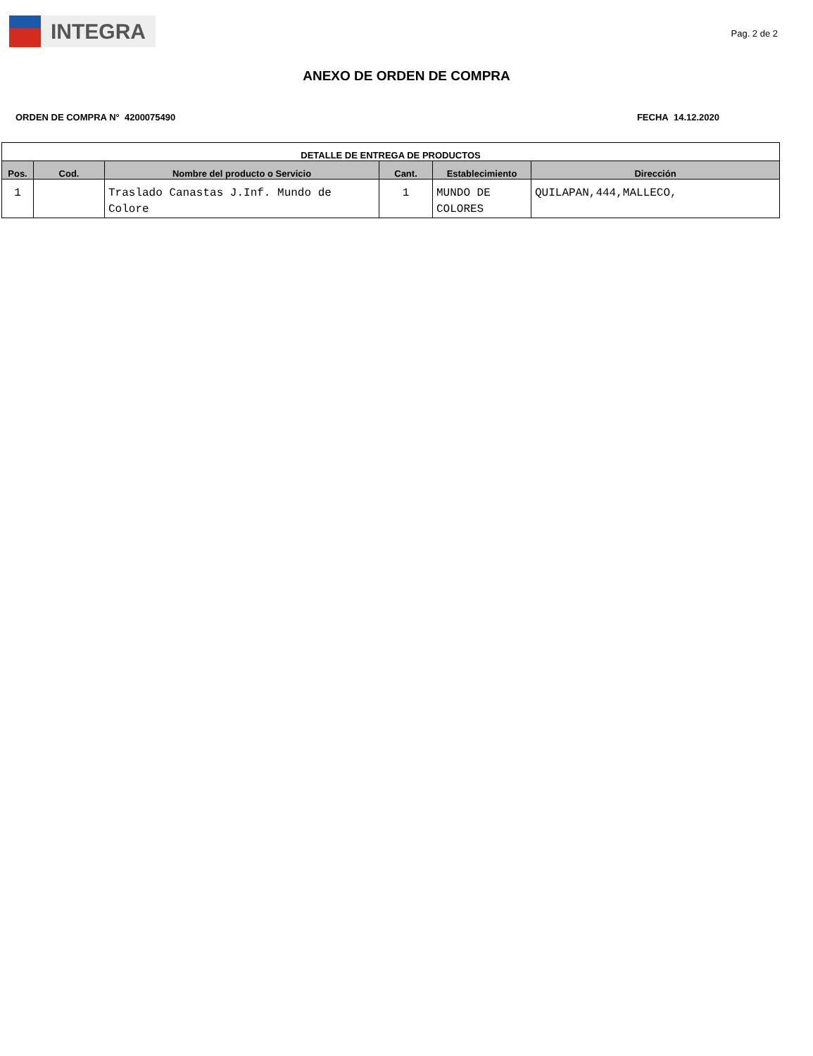INTEGRA
Pag. 2 de 2
ANEXO DE ORDEN DE COMPRA
ORDEN DE COMPRA N° 4200075490 FECHA 14.12.2020
| DETALLE DE ENTREGA DE PRODUCTOS | | | | | |
| --- | --- | --- | --- | --- | --- |
| Pos. | Cod. | Nombre del producto o Servicio | Cant. | Establecimiento | Dirección |
| 1 | | Traslado Canastas J.Inf. Mundo de Colore | 1 | MUNDO DE COLORES | QUILAPAN,444,MALLECO, |